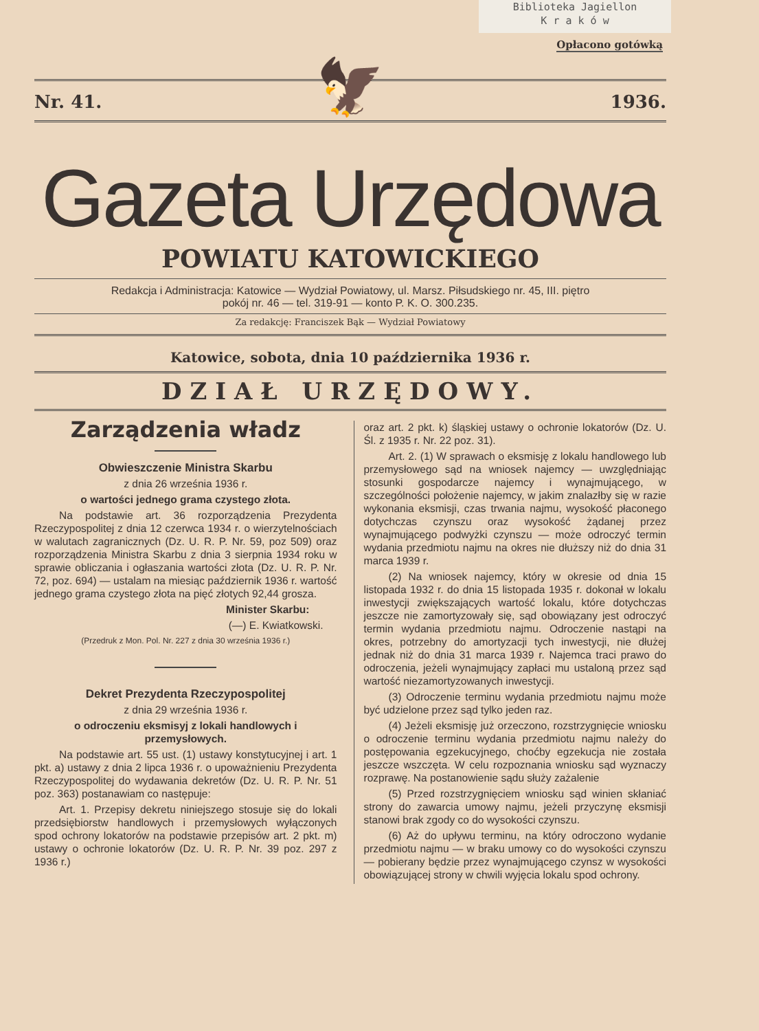Biblioteka Jagiellon
K r a k ó w
Opłacono gotówką
Nr. 41. 1936.
🦅
Gazeta Urzędowa
POWIATU KATOWICKIEGO
Redakcja i Administracja: Katowice — Wydział Powiatowy, ul. Marsz. Piłsudskiego nr. 45, III. piętro
pokój nr. 46 — tel. 319-91 — konto P. K. O. 300.235.
Za redakcję: Franciszek Bąk — Wydział Powiatowy
Katowice, sobota, dnia 10 października 1936 r.
DZIAŁ URZĘDOWY.
Zarządzenia władz
Obwieszczenie Ministra Skarbu
z dnia 26 września 1936 r.
o wartości jednego grama czystego złota.
Na podstawie art. 36 rozporządzenia Prezydenta Rzeczypospolitej z dnia 12 czerwca 1934 r. o wierzytelnościach w walutach zagranicznych (Dz. U. R. P. Nr. 59, poz 509) oraz rozporządzenia Ministra Skarbu z dnia 3 sierpnia 1934 roku w sprawie obliczania i ogłaszania wartości złota (Dz. U. R. P. Nr. 72, poz. 694) — ustalam na miesiąc październik 1936 r. wartość jednego grama czystego złota na pięć złotych 92,44 grosza.
Minister Skarbu:
(—) E. Kwiatkowski.
(Przedruk z Mon. Pol. Nr. 227 z dnia 30 września 1936 r.)
Dekret Prezydenta Rzeczypospolitej
z dnia 29 września 1936 r.
o odroczeniu eksmisyj z lokali handlowych i przemysłowych.
Na podstawie art. 55 ust. (1) ustawy konstytucyjnej i art. 1 pkt. a) ustawy z dnia 2 lipca 1936 r. o upoważnieniu Prezydenta Rzeczypospolitej do wydawania dekretów (Dz. U. R. P. Nr. 51 poz. 363) postanawiam co następuje:
Art. 1. Przepisy dekretu niniejszego stosuje się do lokali przedsiębiorstw handlowych i przemysłowych wyłączonych spod ochrony lokatorów na podstawie przepisów art. 2 pkt. m) ustawy o ochronie lokatorów (Dz. U. R. P. Nr. 39 poz. 297 z 1936 r.)
oraz art. 2 pkt. k) śląskiej ustawy o ochronie lokatorów (Dz. U. Śl. z 1935 r. Nr. 22 poz. 31).
Art. 2. (1) W sprawach o eksmisję z lokalu handlowego lub przemysłowego sąd na wniosek najemcy — uwzględniając stosunki gospodarcze najemcy i wynajmującego, w szczególności położenie najemcy, w jakim znalazłby się w razie wykonania eksmisji, czas trwania najmu, wysokość płaconego dotychczas czynszu oraz wysokość żądanej przez wynajmującego podwyżki czynszu — może odroczyć termin wydania przedmiotu najmu na okres nie dłuższy niż do dnia 31 marca 1939 r.
(2) Na wniosek najemcy, który w okresie od dnia 15 listopada 1932 r. do dnia 15 listopada 1935 r. dokonał w lokalu inwestycji zwiększających wartość lokalu, które dotychczas jeszcze nie zamortyzowały się, sąd obowiązany jest odroczyć termin wydania przedmiotu najmu. Odroczenie nastąpi na okres, potrzebny do amortyzacji tych inwestycji, nie dłużej jednak niż do dnia 31 marca 1939 r. Najemca traci prawo do odroczenia, jeżeli wynajmujący zapłaci mu ustaloną przez sąd wartość niezamortyzowanych inwestycji.
(3) Odroczenie terminu wydania przedmiotu najmu może być udzielone przez sąd tylko jeden raz.
(4) Jeżeli eksmisję już orzeczono, rozstrzygnięcie wniosku o odroczenie terminu wydania przedmiotu najmu należy do postępowania egzekucyjnego, choćby egzekucja nie została jeszcze wszczęta. W celu rozpoznania wniosku sąd wyznaczy rozprawę. Na postanowienie sądu służy zażalenie
(5) Przed rozstrzygnięciem wniosku sąd winien skłaniać strony do zawarcia umowy najmu, jeżeli przyczynę eksmisji stanowi brak zgody co do wysokości czynszu.
(6) Aż do upływu terminu, na który odroczono wydanie przedmiotu najmu — w braku umowy co do wysokości czynszu — pobierany będzie przez wynajmującego czynsz w wysokości obowiązującej strony w chwili wyjęcia lokalu spod ochrony.